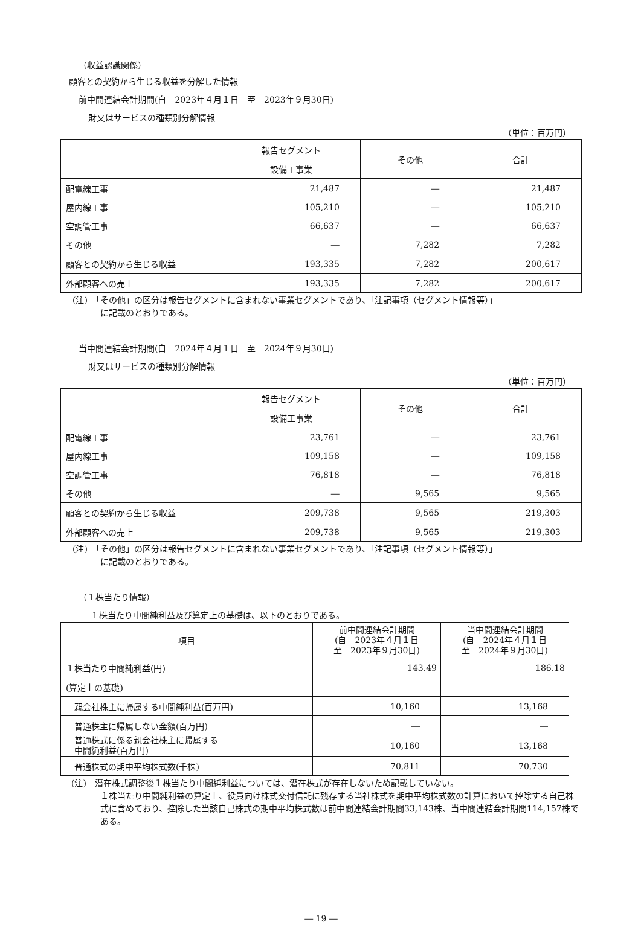（収益認識関係）
顧客との契約から生じる収益を分解した情報
前中間連結会計期間(自　2023年４月１日　至　2023年９月30日)
財又はサービスの種類別分解情報
（単位：百万円）
| | 報告セグメント | その他 | 合計 |
| | 設備工事業 | | |
| 配電線工事 | 21,487 | ― | 21,487 |
| 屋内線工事 | 105,210 | ― | 105,210 |
| 空調管工事 | 66,637 | ― | 66,637 |
| その他 | ― | 7,282 | 7,282 |
| 顧客との契約から生じる収益 | 193,335 | 7,282 | 200,617 |
| 外部顧客への売上 | 193,335 | 7,282 | 200,617 |
(注)　「その他」の区分は報告セグメントに含まれない事業セグメントであり、「注記事項（セグメント情報等）」
に記載のとおりである。
当中間連結会計期間(自　2024年４月１日　至　2024年９月30日)
財又はサービスの種類別分解情報
（単位：百万円）
| | 報告セグメント | その他 | 合計 |
| | 設備工事業 | | |
| 配電線工事 | 23,761 | ― | 23,761 |
| 屋内線工事 | 109,158 | ― | 109,158 |
| 空調管工事 | 76,818 | ― | 76,818 |
| その他 | ― | 9,565 | 9,565 |
| 顧客との契約から生じる収益 | 209,738 | 9,565 | 219,303 |
| 外部顧客への売上 | 209,738 | 9,565 | 219,303 |
(注)　「その他」の区分は報告セグメントに含まれない事業セグメントであり、「注記事項（セグメント情報等）」
に記載のとおりである。
（１株当たり情報）
１株当たり中間純利益及び算定上の基礎は、以下のとおりである。
| 項目 | 前中間連結会計期間 (自 2023年４月１日 至 2023年９月30日) | 当中間連結会計期間 (自 2024年４月１日 至 2024年９月30日) |
| １株当たり中間純利益(円) | 143.49 | 186.18 |
| (算定上の基礎) | | |
| 親会社株主に帰属する中間純利益(百万円) | 10,160 | 13,168 |
| 普通株主に帰属しない金額(百万円) | ― | ― |
| 普通株式に係る親会社株主に帰属する 中間純利益(百万円) | 10,160 | 13,168 |
| 普通株式の期中平均株式数(千株) | 70,811 | 70,730 |
(注)　潜在株式調整後１株当たり中間純利益については、潜在株式が存在しないため記載していない。
１株当たり中間純利益の算定上、役員向け株式交付信託に残存する当社株式を期中平均株式数の計算において控除する自己株式に含めており、控除した当該自己株式の期中平均株式数は前中間連結会計期間33,143株、当中間連結会計期間114,157株である。
― 19 ―